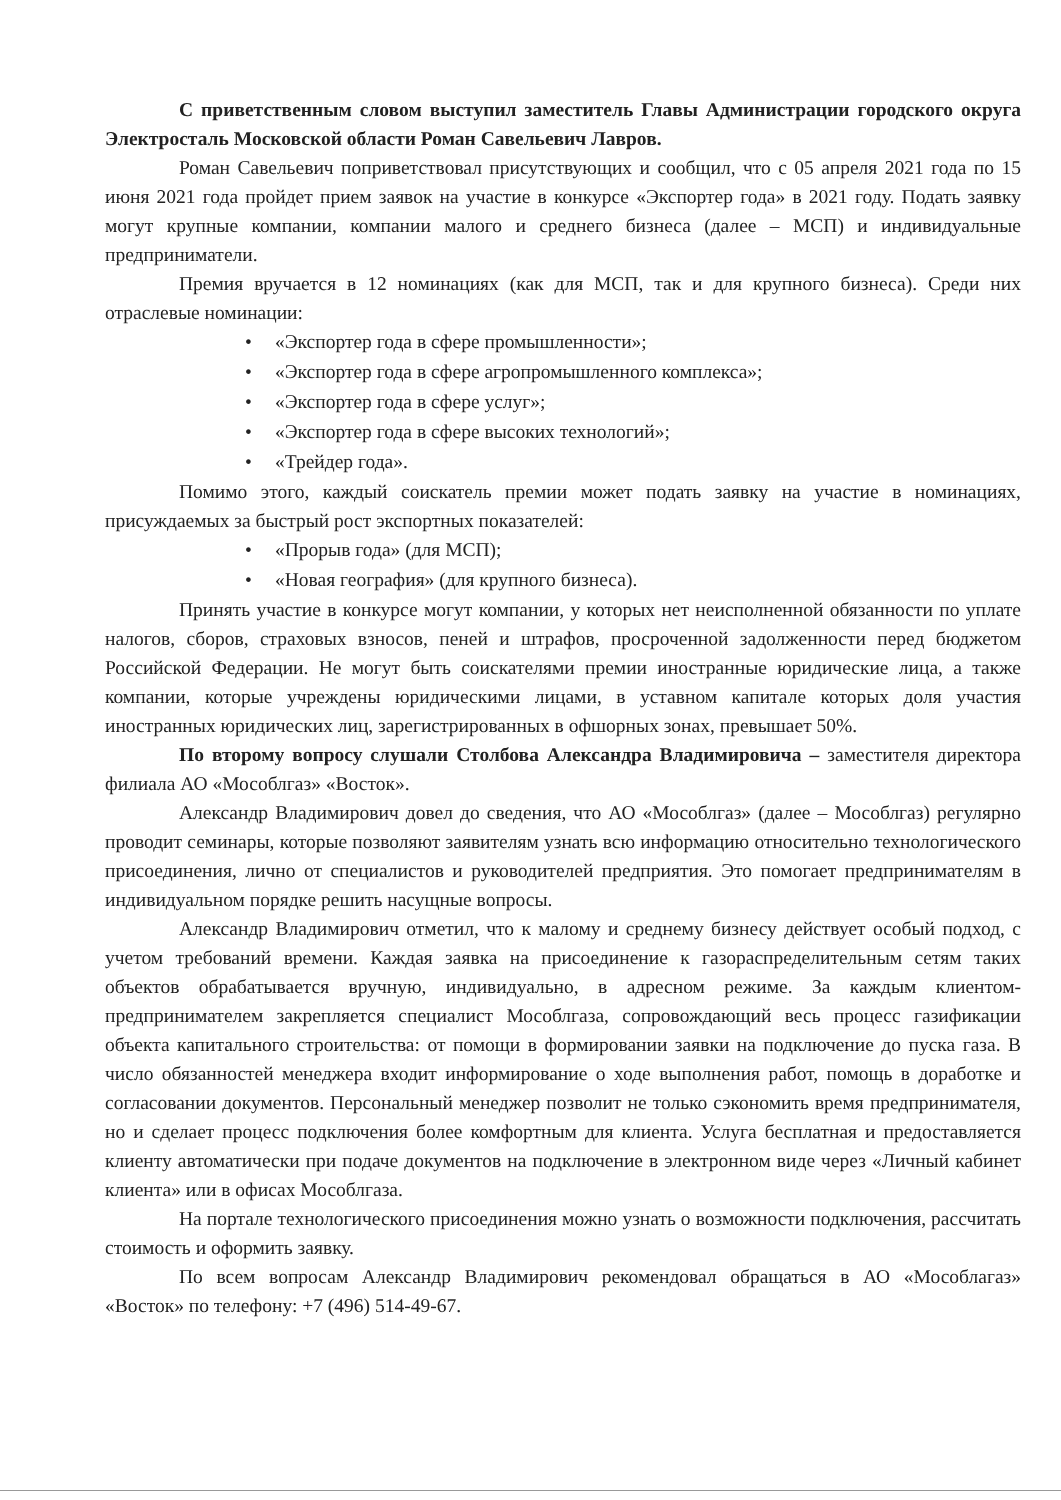С приветственным словом выступил заместитель Главы Администрации городского округа Электросталь Московской области Роман Савельевич Лавров.
Роман Савельевич поприветствовал присутствующих и сообщил, что с 05 апреля 2021 года по 15 июня 2021 года пройдет прием заявок на участие в конкурсе «Экспортер года» в 2021 году. Подать заявку могут крупные компании, компании малого и среднего бизнеса (далее – МСП) и индивидуальные предприниматели.
Премия вручается в 12 номинациях (как для МСП, так и для крупного бизнеса). Среди них отраслевые номинации:
• «Экспортер года в сфере промышленности»;
• «Экспортер года в сфере агропромышленного комплекса»;
• «Экспортер года в сфере услуг»;
• «Экспортер года в сфере высоких технологий»;
• «Трейдер года».
Помимо этого, каждый соискатель премии может подать заявку на участие в номинациях, присуждаемых за быстрый рост экспортных показателей:
• «Прорыв года» (для МСП);
• «Новая география» (для крупного бизнеса).
Принять участие в конкурсе могут компании, у которых нет неисполненной обязанности по уплате налогов, сборов, страховых взносов, пеней и штрафов, просроченной задолженности перед бюджетом Российской Федерации. Не могут быть соискателями премии иностранные юридические лица, а также компании, которые учреждены юридическими лицами, в уставном капитале которых доля участия иностранных юридических лиц, зарегистрированных в офшорных зонах, превышает 50%.
По второму вопросу слушали Столбова Александра Владимировича – заместителя директора филиала АО «Мособлгаз» «Восток».
Александр Владимирович довел до сведения, что АО «Мособлгаз» (далее – Мособлгаз) регулярно проводит семинары, которые позволяют заявителям узнать всю информацию относительно технологического присоединения, лично от специалистов и руководителей предприятия. Это помогает предпринимателям в индивидуальном порядке решить насущные вопросы.
Александр Владимирович отметил, что к малому и среднему бизнесу действует особый подход, с учетом требований времени. Каждая заявка на присоединение к газораспределительным сетям таких объектов обрабатывается вручную, индивидуально, в адресном режиме. За каждым клиентом-предпринимателем закрепляется специалист Мособлгаза, сопровождающий весь процесс газификации объекта капитального строительства: от помощи в формировании заявки на подключение до пуска газа. В число обязанностей менеджера входит информирование о ходе выполнения работ, помощь в доработке и согласовании документов. Персональный менеджер позволит не только сэкономить время предпринимателя, но и сделает процесс подключения более комфортным для клиента. Услуга бесплатная и предоставляется клиенту автоматически при подаче документов на подключение в электронном виде через «Личный кабинет клиента» или в офисах Мособлгаза.
На портале технологического присоединения можно узнать о возможности подключения, рассчитать стоимость и оформить заявку.
По всем вопросам Александр Владимирович рекомендовал обращаться в АО «Мособлагаз» «Восток» по телефону: +7 (496) 514-49-67.